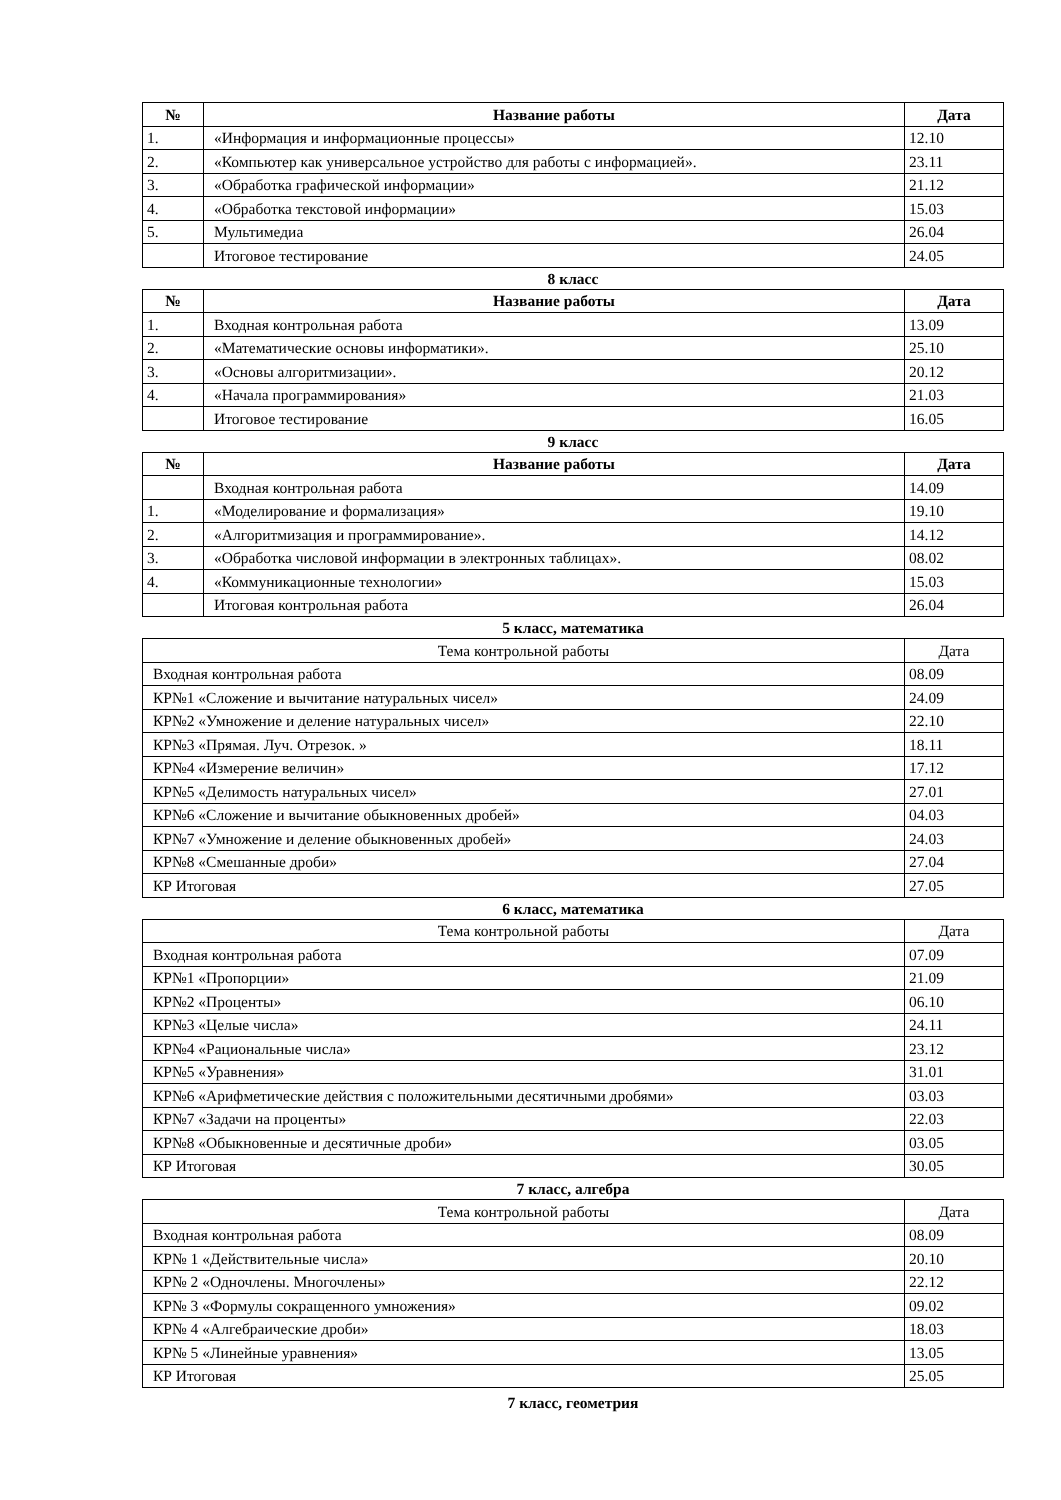| № | Название работы | Дата |
| --- | --- | --- |
| 1. | «Информация и информационные процессы» | 12.10 |
| 2. | «Компьютер как универсальное устройство для работы с информацией». | 23.11 |
| 3. | «Обработка графической информации» | 21.12 |
| 4. | «Обработка текстовой информации» | 15.03 |
| 5. | Мультимедиа | 26.04 |
| | Итоговое тестирование | 24.05 |
8 класс
| № | Название работы | Дата |
| --- | --- | --- |
| 1. | Входная контрольная работа | 13.09 |
| 2. | «Математические основы информатики». | 25.10 |
| 3. | «Основы алгоритмизации». | 20.12 |
| 4. | «Начала программирования» | 21.03 |
| | Итоговое тестирование | 16.05 |
9 класс
| № | Название работы | Дата |
| --- | --- | --- |
| | Входная контрольная работа | 14.09 |
| 1. | «Моделирование и формализация» | 19.10 |
| 2. | «Алгоритмизация и программирование». | 14.12 |
| 3. | «Обработка числовой информации в электронных таблицах». | 08.02 |
| 4. | «Коммуникационные технологии» | 15.03 |
| | Итоговая контрольная работа | 26.04 |
5 класс, математика
| Тема контрольной работы | Дата |
| --- | --- |
| Входная контрольная работа | 08.09 |
| КР№1 «Сложение и вычитание натуральных чисел» | 24.09 |
| КР№2 «Умножение и деление натуральных чисел» | 22.10 |
| КР№3 «Прямая. Луч. Отрезок. » | 18.11 |
| КР№4 «Измерение величин» | 17.12 |
| КР№5 «Делимость натуральных чисел» | 27.01 |
| КР№6 «Сложение и вычитание обыкновенных дробей» | 04.03 |
| КР№7 «Умножение и деление обыкновенных дробей» | 24.03 |
| КР№8 «Смешанные дроби» | 27.04 |
| КР Итоговая | 27.05 |
6 класс, математика
| Тема контрольной работы | Дата |
| --- | --- |
| Входная контрольная работа | 07.09 |
| КР№1 «Пропорции» | 21.09 |
| КР№2 «Проценты» | 06.10 |
| КР№3 «Целые числа» | 24.11 |
| КР№4 «Рациональные числа» | 23.12 |
| КР№5 «Уравнения» | 31.01 |
| КР№6 «Арифметические действия с положительными десятичными дробями» | 03.03 |
| КР№7 «Задачи на проценты» | 22.03 |
| КР№8 «Обыкновенные и десятичные дроби» | 03.05 |
| КР Итоговая | 30.05 |
7 класс, алгебра
| Тема контрольной работы | Дата |
| --- | --- |
| Входная контрольная работа | 08.09 |
| КР№ 1 «Действительные числа» | 20.10 |
| КР№ 2 «Одночлены. Многочлены» | 22.12 |
| КР№ 3 «Формулы сокращенного умножения» | 09.02 |
| КР№ 4 «Алгебраические дроби» | 18.03 |
| КР№ 5 «Линейные уравнения» | 13.05 |
| КР Итоговая | 25.05 |
7 класс, геометрия